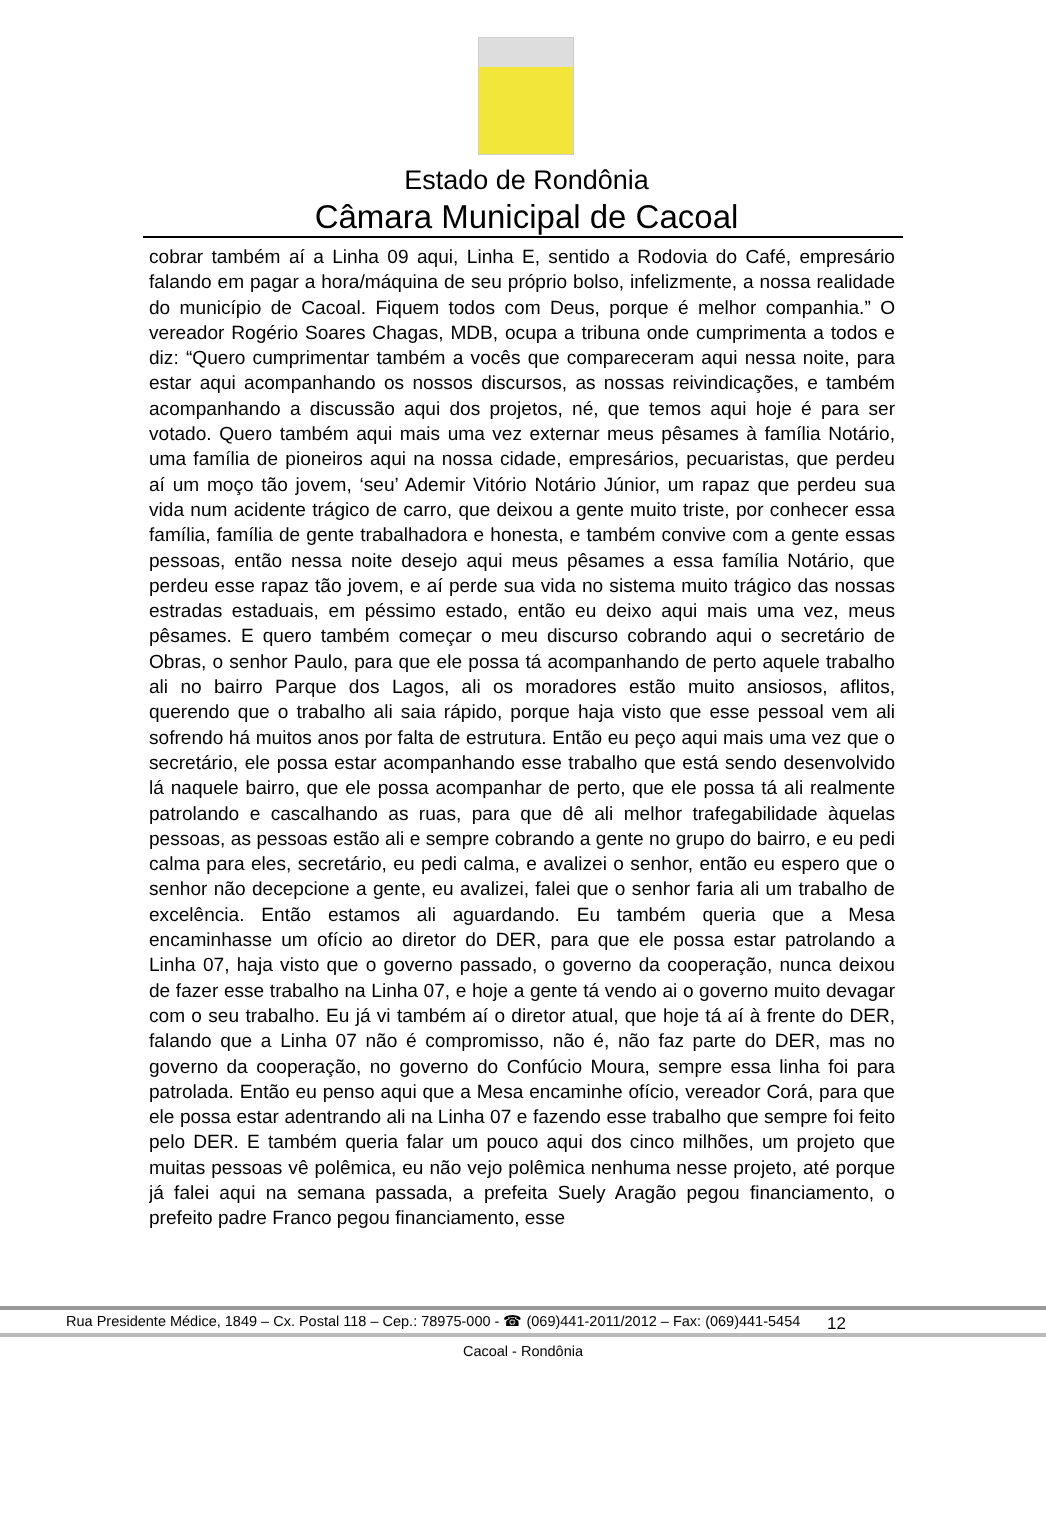Estado de Rondônia
Câmara Municipal de Cacoal
cobrar também aí a Linha 09 aqui, Linha E, sentido a Rodovia do Café, empresário falando em pagar a hora/máquina de seu próprio bolso, infelizmente, a nossa realidade do município de Cacoal. Fiquem todos com Deus, porque é melhor companhia.” O vereador Rogério Soares Chagas, MDB, ocupa a tribuna onde cumprimenta a todos e diz: “Quero cumprimentar também a vocês que compareceram aqui nessa noite, para estar aqui acompanhando os nossos discursos, as nossas reivindicações, e também acompanhando a discussão aqui dos projetos, né, que temos aqui hoje é para ser votado. Quero também aqui mais uma vez externar meus pêsames à família Notário, uma família de pioneiros aqui na nossa cidade, empresários, pecuaristas, que perdeu aí um moço tão jovem, ‘seu’ Ademir Vitório Notário Júnior, um rapaz que perdeu sua vida num acidente trágico de carro, que deixou a gente muito triste, por conhecer essa família, família de gente trabalhadora e honesta, e também convive com a gente essas pessoas, então nessa noite desejo aqui meus pêsames a essa família Notário, que perdeu esse rapaz tão jovem, e aí perde sua vida no sistema muito trágico das nossas estradas estaduais, em péssimo estado, então eu deixo aqui mais uma vez, meus pêsames. E quero também começar o meu discurso cobrando aqui o secretário de Obras, o senhor Paulo, para que ele possa tá acompanhando de perto aquele trabalho ali no bairro Parque dos Lagos, ali os moradores estão muito ansiosos, aflitos, querendo que o trabalho ali saia rápido, porque haja visto que esse pessoal vem ali sofrendo há muitos anos por falta de estrutura. Então eu peço aqui mais uma vez que o secretário, ele possa estar acompanhando esse trabalho que está sendo desenvolvido lá naquele bairro, que ele possa acompanhar de perto, que ele possa tá ali realmente patrolando e cascalhando as ruas, para que dê ali melhor trafegabilidade àquelas pessoas, as pessoas estão ali e sempre cobrando a gente no grupo do bairro, e eu pedi calma para eles, secretário, eu pedi calma, e avalizei o senhor, então eu espero que o senhor não decepcione a gente, eu avalizei, falei que o senhor faria ali um trabalho de excelência. Então estamos ali aguardando. Eu também queria que a Mesa encaminhasse um ofício ao diretor do DER, para que ele possa estar patrolando a Linha 07, haja visto que o governo passado, o governo da cooperação, nunca deixou de fazer esse trabalho na Linha 07, e hoje a gente tá vendo ai o governo muito devagar com o seu trabalho. Eu já vi também aí o diretor atual, que hoje tá aí à frente do DER, falando que a Linha 07 não é compromisso, não é, não faz parte do DER, mas no governo da cooperação, no governo do Confúcio Moura, sempre essa linha foi para patrolada. Então eu penso aqui que a Mesa encaminhe ofício, vereador Corá, para que ele possa estar adentrando ali na Linha 07 e fazendo esse trabalho que sempre foi feito pelo DER. E também queria falar um pouco aqui dos cinco milhões, um projeto que muitas pessoas vê polêmica, eu não vejo polêmica nenhuma nesse projeto, até porque já falei aqui na semana passada, a prefeita Suely Aragão pegou financiamento, o prefeito padre Franco pegou financiamento, esse
Rua Presidente Médice, 1849 – Cx. Postal 118 – Cep.: 78975-000 - ☎ (069)441-2011/2012 – Fax: (069)441-5454 12
Cacoal - Rondônia